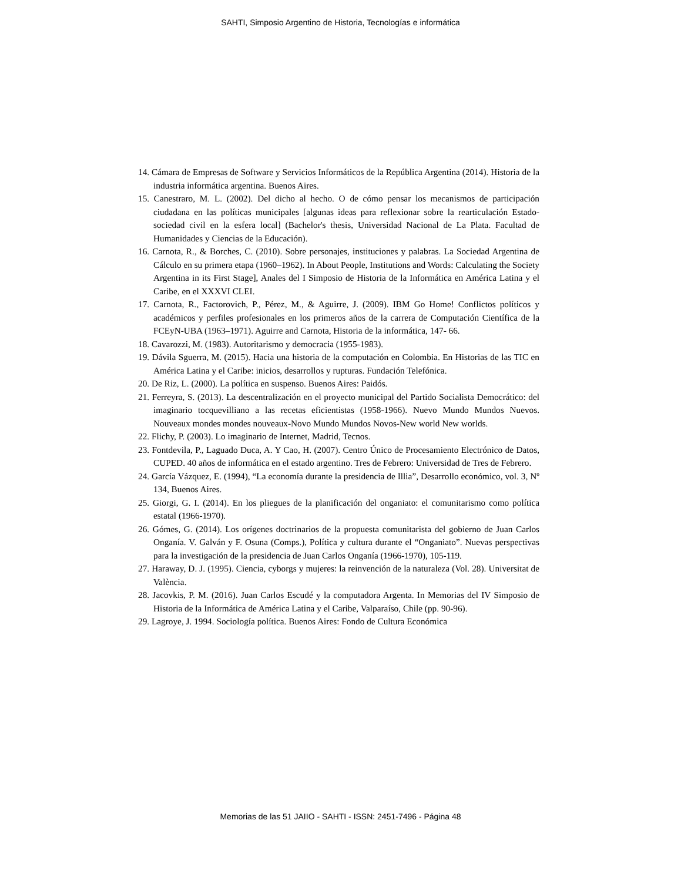SAHTI, Simposio Argentino de Historia, Tecnologías e informática
14. Cámara de Empresas de Software y Servicios Informáticos de la República Argentina (2014). Historia de la industria informática argentina. Buenos Aires.
15. Canestraro, M. L. (2002). Del dicho al hecho. O de cómo pensar los mecanismos de participación ciudadana en las políticas municipales [algunas ideas para reflexionar sobre la rearticulación Estado-sociedad civil en la esfera local] (Bachelor's thesis, Universidad Nacional de La Plata. Facultad de Humanidades y Ciencias de la Educación).
16. Carnota, R., & Borches, C. (2010). Sobre personajes, instituciones y palabras. La Sociedad Argentina de Cálculo en su primera etapa (1960–1962). In About People, Institutions and Words: Calculating the Society Argentina in its First Stage], Anales del I Simposio de Historia de la Informática en América Latina y el Caribe, en el XXXVI CLEI.
17. Carnota, R., Factorovich, P., Pérez, M., & Aguirre, J. (2009). IBM Go Home! Conflictos políticos y académicos y perfiles profesionales en los primeros años de la carrera de Computación Científica de la FCEyN-UBA (1963–1971). Aguirre and Carnota, Historia de la informática, 147- 66.
18. Cavarozzi, M. (1983). Autoritarismo y democracia (1955-1983).
19. Dávila Sguerra, M. (2015). Hacia una historia de la computación en Colombia. En Historias de las TIC en América Latina y el Caribe: inicios, desarrollos y rupturas. Fundación Telefónica.
20. De Riz, L. (2000). La política en suspenso. Buenos Aires: Paidós.
21. Ferreyra, S. (2013). La descentralización en el proyecto municipal del Partido Socialista Democrático: del imaginario tocquevilliano a las recetas eficientistas (1958-1966). Nuevo Mundo Mundos Nuevos. Nouveaux mondes mondes nouveaux-Novo Mundo Mundos Novos-New world New worlds.
22. Flichy, P. (2003). Lo imaginario de Internet, Madrid, Tecnos.
23. Fontdevila, P., Laguado Duca, A. Y Cao, H. (2007). Centro Único de Procesamiento Electrónico de Datos, CUPED. 40 años de informática en el estado argentino. Tres de Febrero: Universidad de Tres de Febrero.
24. García Vázquez, E. (1994), “La economía durante la presidencia de Illia”, Desarrollo económico, vol. 3, Nº 134, Buenos Aires.
25. Giorgi, G. I. (2014). En los pliegues de la planificación del onganiato: el comunitarismo como política estatal (1966-1970).
26. Gómes, G. (2014). Los orígenes doctrinarios de la propuesta comunitarista del gobierno de Juan Carlos Onganía. V. Galván y F. Osuna (Comps.), Política y cultura durante el “Onganiato”. Nuevas perspectivas para la investigación de la presidencia de Juan Carlos Onganía (1966-1970), 105-119.
27. Haraway, D. J. (1995). Ciencia, cyborgs y mujeres: la reinvención de la naturaleza (Vol. 28). Universitat de València.
28. Jacovkis, P. M. (2016). Juan Carlos Escudé y la computadora Argenta. In Memorias del IV Simposio de Historia de la Informática de América Latina y el Caribe, Valparaíso, Chile (pp. 90-96).
29. Lagroye, J. 1994. Sociología política. Buenos Aires: Fondo de Cultura Económica
Memorias de las 51 JAIIO - SAHTI - ISSN: 2451-7496 - Página 48